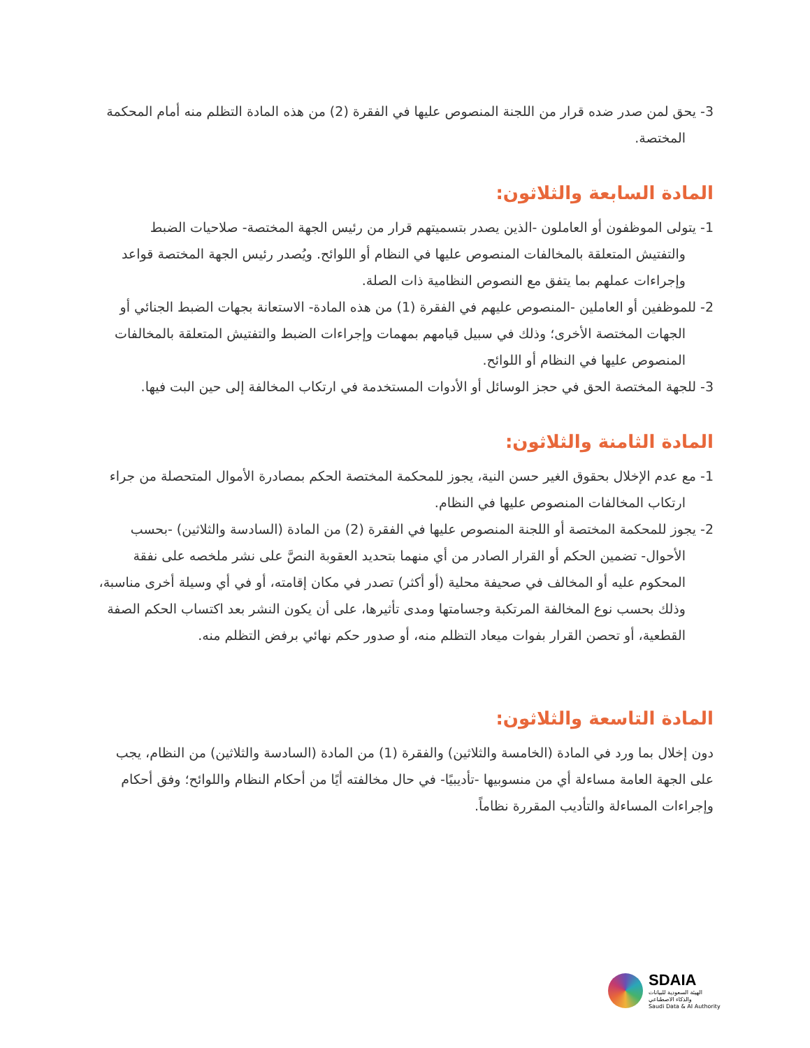3- يحق لمن صدر ضده قرار من اللجنة المنصوص عليها في الفقرة (2) من هذه المادة التظلم منه أمام المحكمة المختصة.
المادة السابعة والثلاثون:
1- يتولى الموظفون أو العاملون -الذين يصدر بتسميتهم قرار من رئيس الجهة المختصة- صلاحيات الضبط والتفتيش المتعلقة بالمخالفات المنصوص عليها في النظام أو اللوائح. ويُصدر رئيس الجهة المختصة قواعد وإجراءات عملهم بما يتفق مع النصوص النظامية ذات الصلة.
2- للموظفين أو العاملين -المنصوص عليهم في الفقرة (1) من هذه المادة- الاستعانة بجهات الضبط الجنائي أو الجهات المختصة الأخرى؛ وذلك في سبيل قيامهم بمهمات وإجراءات الضبط والتفتيش المتعلقة بالمخالفات المنصوص عليها في النظام أو اللوائح.
3- للجهة المختصة الحق في حجز الوسائل أو الأدوات المستخدمة في ارتكاب المخالفة إلى حين البت فيها.
المادة الثامنة والثلاثون:
1- مع عدم الإخلال بحقوق الغير حسن النية، يجوز للمحكمة المختصة الحكم بمصادرة الأموال المتحصلة من جراء ارتكاب المخالفات المنصوص عليها في النظام.
2- يجوز للمحكمة المختصة أو اللجنة المنصوص عليها في الفقرة (2) من المادة (السادسة والثلاثين) -بحسب الأحوال- تضمين الحكم أو القرار الصادر من أي منهما بتحديد العقوبة النصَّ على نشر ملخصه على نفقة المحكوم عليه أو المخالف في صحيفة محلية (أو أكثر) تصدر في مكان إقامته، أو في أي وسيلة أخرى مناسبة، وذلك بحسب نوع المخالفة المرتكبة وجسامتها ومدى تأثيرها، على أن يكون النشر بعد اكتساب الحكم الصفة القطعية، أو تحصن القرار بفوات ميعاد التظلم منه، أو صدور حكم نهائي برفض التظلم منه.
المادة التاسعة والثلاثون:
دون إخلال بما ورد في المادة (الخامسة والثلاثين) والفقرة (1) من المادة (السادسة والثلاثين) من النظام، يجب على الجهة العامة مساءلة أي من منسوبيها -تأديبيًا- في حال مخالفته أيًا من أحكام النظام واللوائح؛ وفق أحكام وإجراءات المساءلة والتأديب المقررة نظاماً.
SDAIA
الهيئة السعودية للبيانات
والذكاء الاصطناعي
Saudi Data & AI Authority